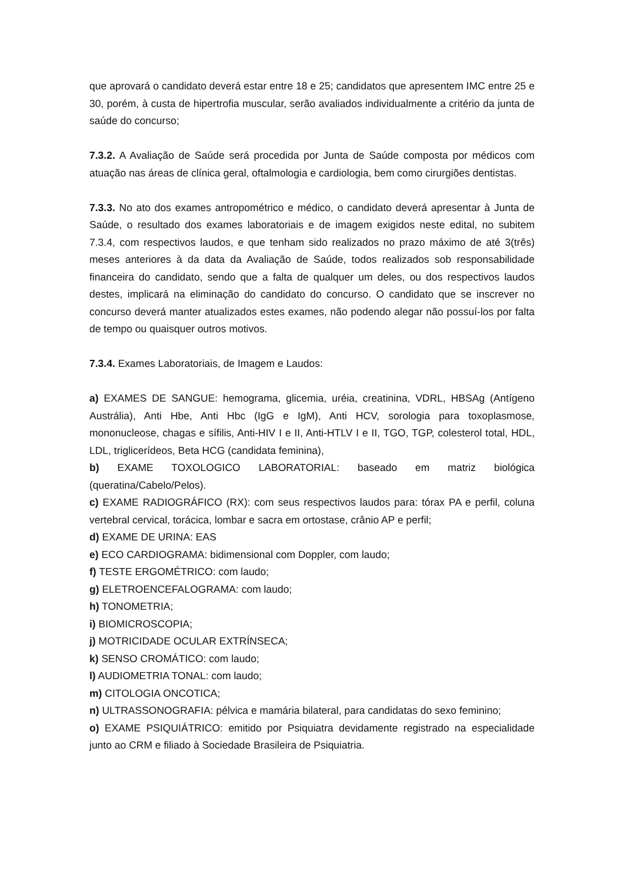que aprovará o candidato deverá estar entre 18 e 25; candidatos que apresentem IMC entre 25 e 30, porém, à custa de hipertrofia muscular, serão avaliados individualmente a critério da junta de saúde do concurso;
7.3.2. A Avaliação de Saúde será procedida por Junta de Saúde composta por médicos com atuação nas áreas de clínica geral, oftalmologia e cardiologia, bem como cirurgiões dentistas.
7.3.3. No ato dos exames antropométrico e médico, o candidato deverá apresentar à Junta de Saúde, o resultado dos exames laboratoriais e de imagem exigidos neste edital, no subitem 7.3.4, com respectivos laudos, e que tenham sido realizados no prazo máximo de até 3(três) meses anteriores à da data da Avaliação de Saúde, todos realizados sob responsabilidade financeira do candidato, sendo que a falta de qualquer um deles, ou dos respectivos laudos destes, implicará na eliminação do candidato do concurso. O candidato que se inscrever no concurso deverá manter atualizados estes exames, não podendo alegar não possuí-los por falta de tempo ou quaisquer outros motivos.
7.3.4. Exames Laboratoriais, de Imagem e Laudos:
a) EXAMES DE SANGUE: hemograma, glicemia, uréia, creatinina, VDRL, HBSAg (Antígeno Austrália), Anti Hbe, Anti Hbc (IgG e IgM), Anti HCV, sorologia para toxoplasmose, mononucleose, chagas e sífilis, Anti-HIV I e II, Anti-HTLV I e II, TGO, TGP, colesterol total, HDL, LDL, triglicerídeos, Beta HCG (candidata feminina),
b) EXAME TOXOLOGICO LABORATORIAL: baseado em matriz biológica (queratina/Cabelo/Pelos).
c) EXAME RADIOGRÁFICO (RX): com seus respectivos laudos para: tórax PA e perfil, coluna vertebral cervical, torácica, lombar e sacra em ortostase, crânio AP e perfil;
d) EXAME DE URINA: EAS
e) ECO CARDIOGRAMA: bidimensional com Doppler, com laudo;
f) TESTE ERGOMÉTRICO: com laudo;
g) ELETROENCEFALOGRAMA: com laudo;
h) TONOMETRIA;
i) BIOMICROSCOPIA;
j) MOTRICIDADE OCULAR EXTRÍNSECA;
k) SENSO CROMÁTICO: com laudo;
l) AUDIOMETRIA TONAL: com laudo;
m) CITOLOGIA ONCOTICA;
n) ULTRASSONOGRAFIA: pélvica e mamária bilateral, para candidatas do sexo feminino;
o) EXAME PSIQUIÁTRICO: emitido por Psiquiatra devidamente registrado na especialidade junto ao CRM e filiado à Sociedade Brasileira de Psiquiatria.